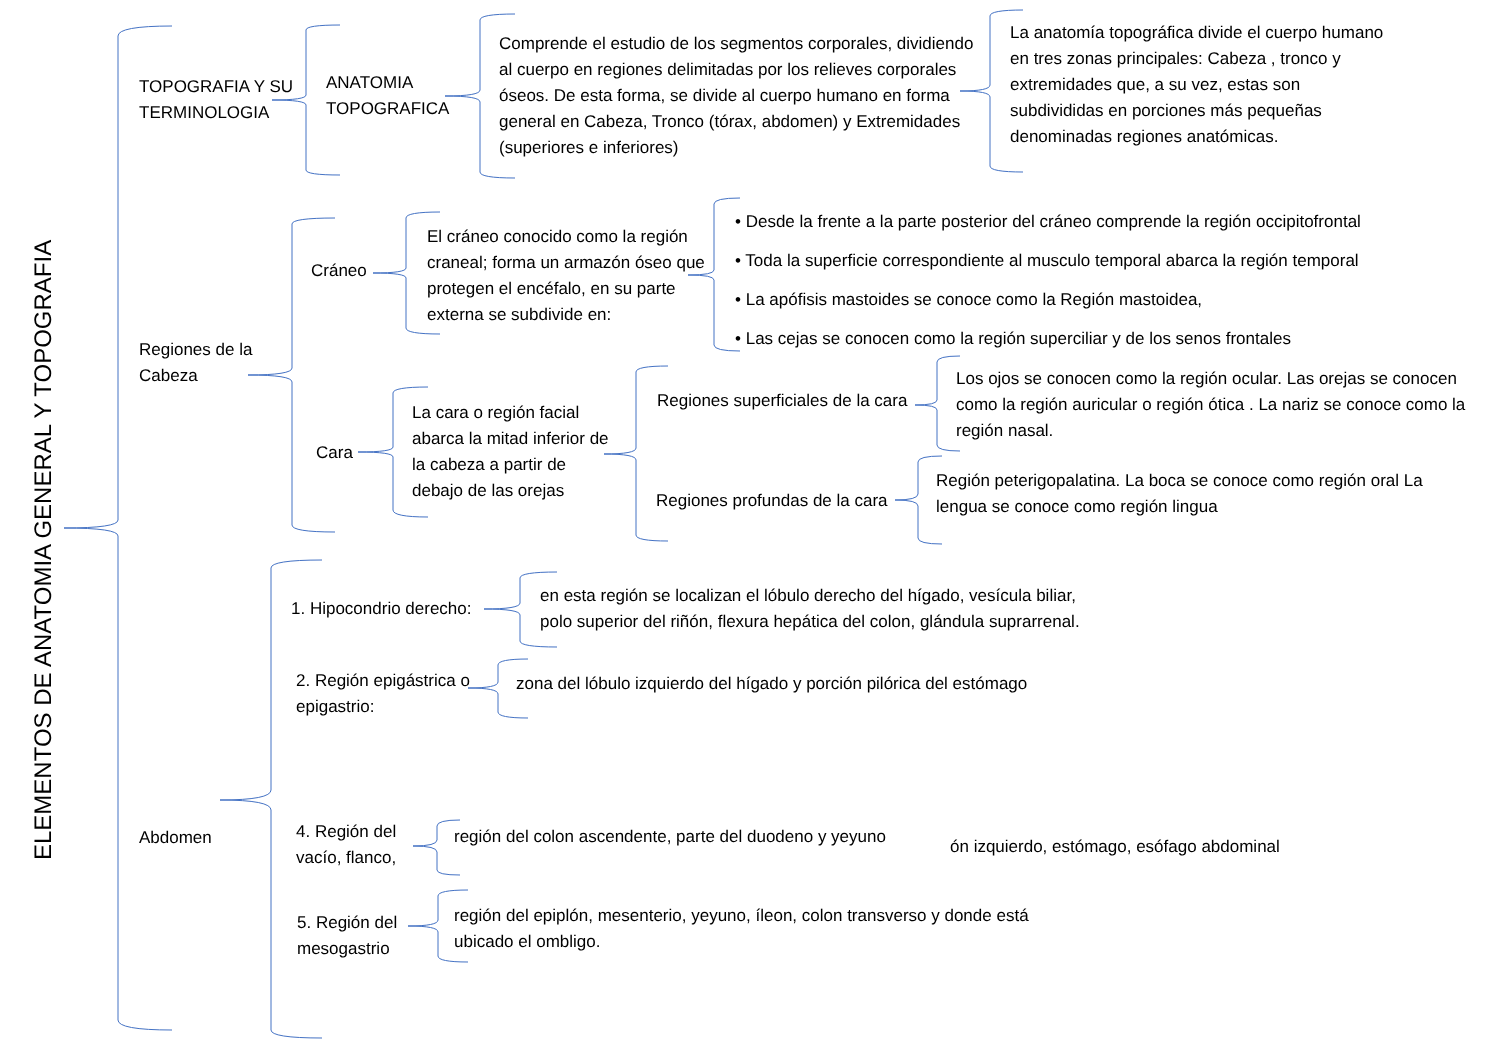ELEMENTOS DE ANATOMIA GENERAL Y TOPOGRAFIA
TOPOGRAFIA Y SU
TERMINOLOGIA
ANATOMIA
TOPOGRAFICA
Comprende el estudio de los segmentos corporales, dividiendo al cuerpo en regiones delimitadas por los relieves corporales óseos. De esta forma, se divide al cuerpo humano en forma general en Cabeza, Tronco (tórax, abdomen) y Extremidades (superiores e inferiores)
La anatomía topográfica divide el cuerpo humano en tres zonas principales: Cabeza , tronco y extremidades que, a su vez, estas son subdivididas en porciones más pequeñas denominadas regiones anatómicas.
Regiones de la
Cabeza
Cráneo
El cráneo conocido como la región craneal; forma un armazón óseo que protegen el encéfalo, en su parte externa se subdivide en:
• Desde la frente a la parte posterior del cráneo comprende la región occipitofrontal
• Toda la superficie correspondiente al musculo temporal abarca la región temporal
• La apófisis mastoides se conoce como la Región mastoidea,
• Las cejas se conocen como la región superciliar y de los senos frontales
Cara
La cara o región facial abarca la mitad inferior de la cabeza a partir de debajo de las orejas
Regiones superficiales de la cara
Los ojos se conocen como la región ocular. Las orejas se conocen como la región auricular o región ótica . La nariz se conoce como la región nasal.
Regiones profundas de la cara
Región peterigopalatina. La boca se conoce como región oral La lengua se conoce como región lingua
Abdomen
1. Hipocondrio derecho:
en esta región se localizan el lóbulo derecho del hígado, vesícula biliar,
polo superior del riñón, flexura hepática del colon, glándula suprarrenal.
2. Región epigástrica o
epigastrio:
zona del lóbulo izquierdo del hígado y porción pilórica del estómago
4. Región del
vacío, flanco,
región del colon ascendente, parte del duodeno y yeyuno
ón izquierdo, estómago, esófago abdominal
5. Región del
mesogastrio
región del epiplón, mesenterio, yeyuno, íleon, colon transverso y donde está
ubicado el ombligo.